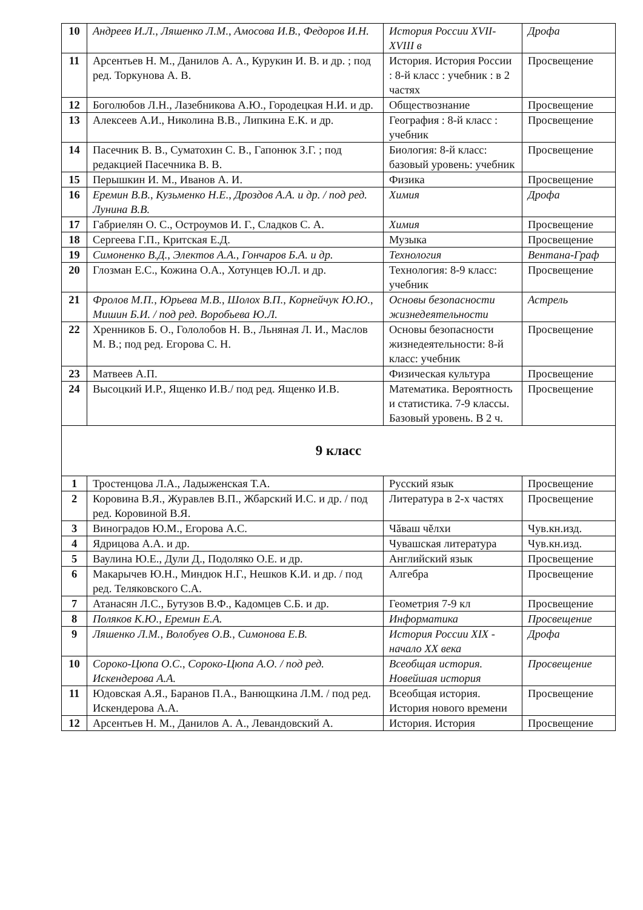| 10 | Андреев И.Л., Ляшенко Л.М., Амосова И.В., Федоров И.Н. | История России XVII-XVIII в | Дрофа |
| 11 | Арсентьев Н. М., Данилов А. А., Курукин И. В. и др. ; под ред. Торкунова А. В. | История. История России : 8-й класс : учебник : в 2 частях | Просвещение |
| 12 | Боголюбов Л.Н., Лазебникова А.Ю., Городецкая Н.И. и др. | Обществознание | Просвещение |
| 13 | Алексеев А.И., Николина В.В., Липкина Е.К. и др. | География : 8-й класс : учебник | Просвещение |
| 14 | Пасечник В. В., Суматохин С. В., Гапонюк З.Г. ; под редакцией Пасечника В. В. | Биология: 8-й класс: базовый уровень: учебник | Просвещение |
| 15 | Перышкин И. М., Иванов А. И. | Физика | Просвещение |
| 16 | Еремин В.В., Кузьменко Н.Е., Дроздов А.А. и др. / под ред. Лунина В.В. | Химия | Дрофа |
| 17 | Габриелян О. С., Остроумов И. Г., Сладков С. А. | Химия | Просвещение |
| 18 | Сергеева Г.П., Критская Е.Д. | Музыка | Просвещение |
| 19 | Симоненко В.Д., Электов А.А., Гончаров Б.А. и др. | Технология | Вентана-Граф |
| 20 | Глозман Е.С., Кожина О.А., Хотунцев Ю.Л. и др. | Технология: 8-9 класс: учебник | Просвещение |
| 21 | Фролов М.П., Юрьева М.В., Шолох В.П., Корнейчук Ю.Ю., Мишин Б.И. / под ред. Воробьева Ю.Л. | Основы безопасности жизнедеятельности | Астрель |
| 22 | Хренников Б. О., Гололобов Н. В., Льняная Л. И., Маслов М. В.; под ред. Егорова С. Н. | Основы безопасности жизнедеятельности: 8-й класс: учебник | Просвещение |
| 23 | Матвеев А.П. | Физическая культура | Просвещение |
| 24 | Высоцкий И.Р., Ященко И.В./ под ред. Ященко И.В. | Математика. Вероятность и статистика. 7-9 классы. Базовый уровень. В 2 ч. | Просвещение |
| 9 класс | | | |
| 1 | Тростенцова Л.А., Ладыженская Т.А. | Русский язык | Просвещение |
| 2 | Коровина В.Я., Журавлев В.П., Жбарский И.С. и др. / под ред. Коровиной В.Я. | Литература в 2-х частях | Просвещение |
| 3 | Виноградов Ю.М., Егорова А.С. | Чăваш чĕлхи | Чув.кн.изд. |
| 4 | Ядрицова А.А. и др. | Чувашская литература | Чув.кн.изд. |
| 5 | Ваулина Ю.Е., Дули Д., Подоляко О.Е. и др. | Английский язык | Просвещение |
| 6 | Макарычев Ю.Н., Миндюк Н.Г., Нешков К.И. и др. / под ред. Теляковского С.А. | Алгебра | Просвещение |
| 7 | Атанасян Л.С., Бутузов В.Ф., Кадомцев С.Б. и др. | Геометрия 7-9 кл | Просвещение |
| 8 | Поляков К.Ю., Еремин Е.А. | Информатика | Просвещение |
| 9 | Ляшенко Л.М., Волобуев О.В., Симонова Е.В. | История России XIX - начало XX века | Дрофа |
| 10 | Сороко-Цюпа О.С., Сороко-Цюпа А.О. / под ред. Искендерова А.А. | Всеобщая история. Новейшая история | Просвещение |
| 11 | Юдовская А.Я., Баранов П.А., Ванющкина Л.М. / под ред. Искендерова А.А. | Всеобщая история. История нового времени | Просвещение |
| 12 | Арсентьев Н. М., Данилов А. А., Левандовский А. | История. История | Просвещение |